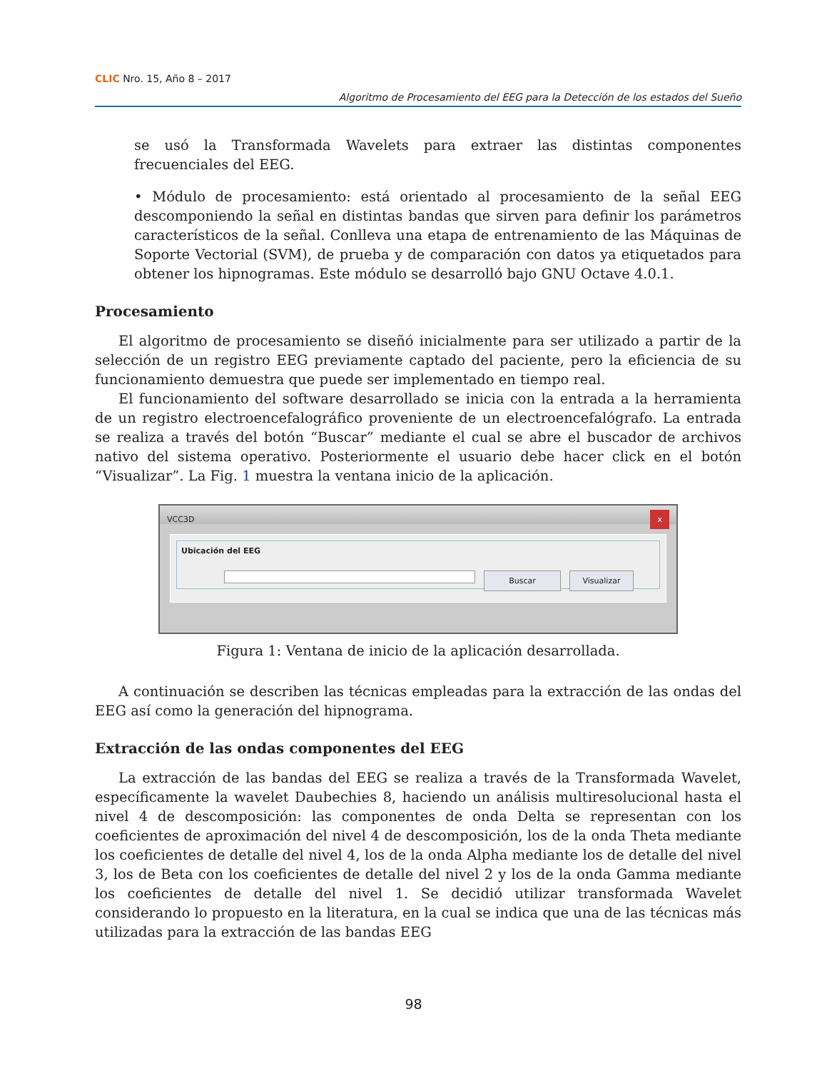CLIC Nro. 15, Año 8 – 2017
Algoritmo de Procesamiento del EEG para la Detección de los estados del Sueño
se usó la Transformada Wavelets para extraer las distintas componentes frecuenciales del EEG.
• Módulo de procesamiento: está orientado al procesamiento de la señal EEG descomponiendo la señal en distintas bandas que sirven para definir los parámetros característicos de la señal. Conlleva una etapa de entrenamiento de las Máquinas de Soporte Vectorial (SVM), de prueba y de comparación con datos ya etiquetados para obtener los hipnogramas. Este módulo se desarrolló bajo GNU Octave 4.0.1.
Procesamiento
El algoritmo de procesamiento se diseñó inicialmente para ser utilizado a partir de la selección de un registro EEG previamente captado del paciente, pero la eficiencia de su funcionamiento demuestra que puede ser implementado en tiempo real.
El funcionamiento del software desarrollado se inicia con la entrada a la herramienta de un registro electroencefalográfico proveniente de un electroencefalógrafo. La entrada se realiza a través del botón “Buscar” mediante el cual se abre el buscador de archivos nativo del sistema operativo. Posteriormente el usuario debe hacer click en el botón “Visualizar”. La Fig. 1 muestra la ventana inicio de la aplicación.
VCC3D x
Ubicación del EEG
Buscar Visualizar
Figura 1: Ventana de inicio de la aplicación desarrollada.
A continuación se describen las técnicas empleadas para la extracción de las ondas del EEG así como la generación del hipnograma.
Extracción de las ondas componentes del EEG
La extracción de las bandas del EEG se realiza a través de la Transformada Wavelet, específicamente la wavelet Daubechies 8, haciendo un análisis multiresolucional hasta el nivel 4 de descomposición: las componentes de onda Delta se representan con los coeficientes de aproximación del nivel 4 de descomposición, los de la onda Theta mediante los coeficientes de detalle del nivel 4, los de la onda Alpha mediante los de detalle del nivel 3, los de Beta con los coeficientes de detalle del nivel 2 y los de la onda Gamma mediante los coeficientes de detalle del nivel 1. Se decidió utilizar transformada Wavelet considerando lo propuesto en la literatura, en la cual se indica que una de las técnicas más utilizadas para la extracción de las bandas EEG
98